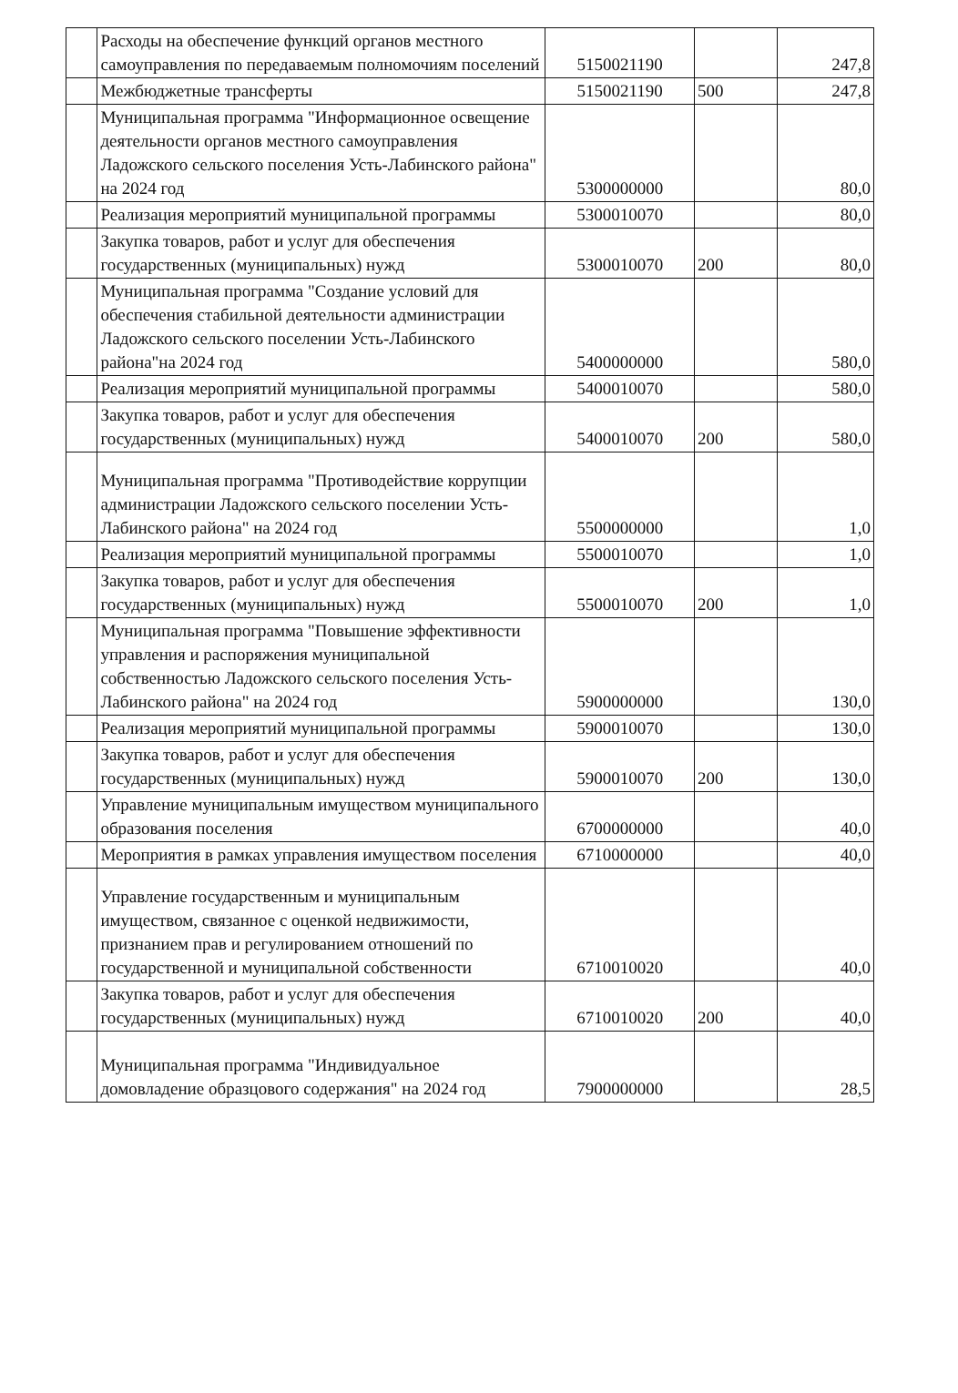| | Расходы на обеспечение функций органов местного самоуправления по передаваемым полномочиям поселений | 5150021190 | | 247,8 |
| | Межбюджетные трансферты | 5150021190 | 500 | 247,8 |
| | Муниципальная программа "Информационное освещение деятельности органов местного самоуправления Ладожского сельского поселения Усть-Лабинского района" на 2024 год | 5300000000 | | 80,0 |
| | Реализация мероприятий муниципальной программы | 5300010070 | | 80,0 |
| | Закупка товаров, работ и услуг для обеспечения государственных (муниципальных) нужд | 5300010070 | 200 | 80,0 |
| | Муниципальная программа "Создание условий для обеспечения стабильной деятельности администрации Ладожского сельского поселении Усть-Лабинского района"на 2024 год | 5400000000 | | 580,0 |
| | Реализация мероприятий муниципальной программы | 5400010070 | | 580,0 |
| | Закупка товаров, работ и услуг для обеспечения государственных (муниципальных) нужд | 5400010070 | 200 | 580,0 |
| | Муниципальная программа "Противодействие коррупции администрации Ладожского сельского поселении Усть-Лабинского района" на 2024 год | 5500000000 | | 1,0 |
| | Реализация мероприятий муниципальной программы | 5500010070 | | 1,0 |
| | Закупка товаров, работ и услуг для обеспечения государственных (муниципальных) нужд | 5500010070 | 200 | 1,0 |
| | Муниципальная программа "Повышение эффективности управления и распоряжения муниципальной собственностью Ладожского сельского поселения Усть-Лабинского района" на 2024 год | 5900000000 | | 130,0 |
| | Реализация мероприятий муниципальной программы | 5900010070 | | 130,0 |
| | Закупка товаров, работ и услуг для обеспечения государственных (муниципальных) нужд | 5900010070 | 200 | 130,0 |
| | Управление муниципальным имуществом муниципального образования поселения | 6700000000 | | 40,0 |
| | Мероприятия в рамках управления имуществом поселения | 6710000000 | | 40,0 |
| | Управление государственным и муниципальным имуществом, связанное с оценкой недвижимости, признанием прав и регулированием отношений по государственной и муниципальной собственности | 6710010020 | | 40,0 |
| | Закупка товаров, работ и услуг для обеспечения государственных (муниципальных) нужд | 6710010020 | 200 | 40,0 |
| | Муниципальная программа "Индивидуальное домовладение образцового содержания" на 2024 год | 7900000000 | | 28,5 |